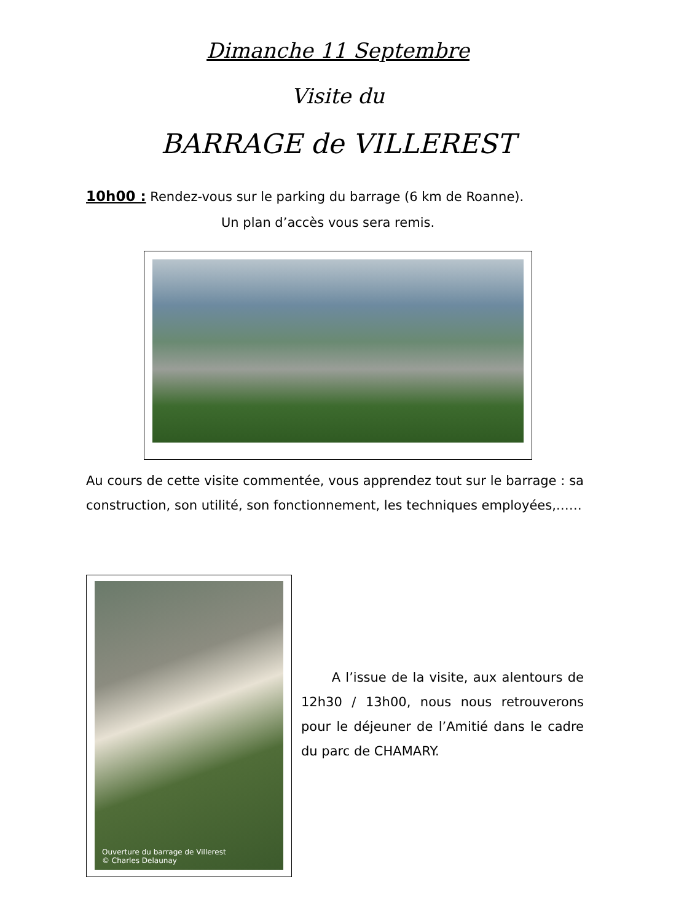Dimanche 11 Septembre
Visite du
BARRAGE de VILLEREST
10h00 : Rendez-vous sur le parking du barrage (6 km de Roanne).
Un plan d’accès vous sera remis.
Au cours de cette visite commentée, vous apprendez tout sur le barrage : sa construction, son utilité, son fonctionnement, les techniques employées,……
Ouverture du barrage de Villerest
© Charles Delaunay
A l’issue de la visite, aux alentours de 12h30 / 13h00, nous nous retrouverons pour le déjeuner de l’Amitié dans le cadre du parc de CHAMARY.